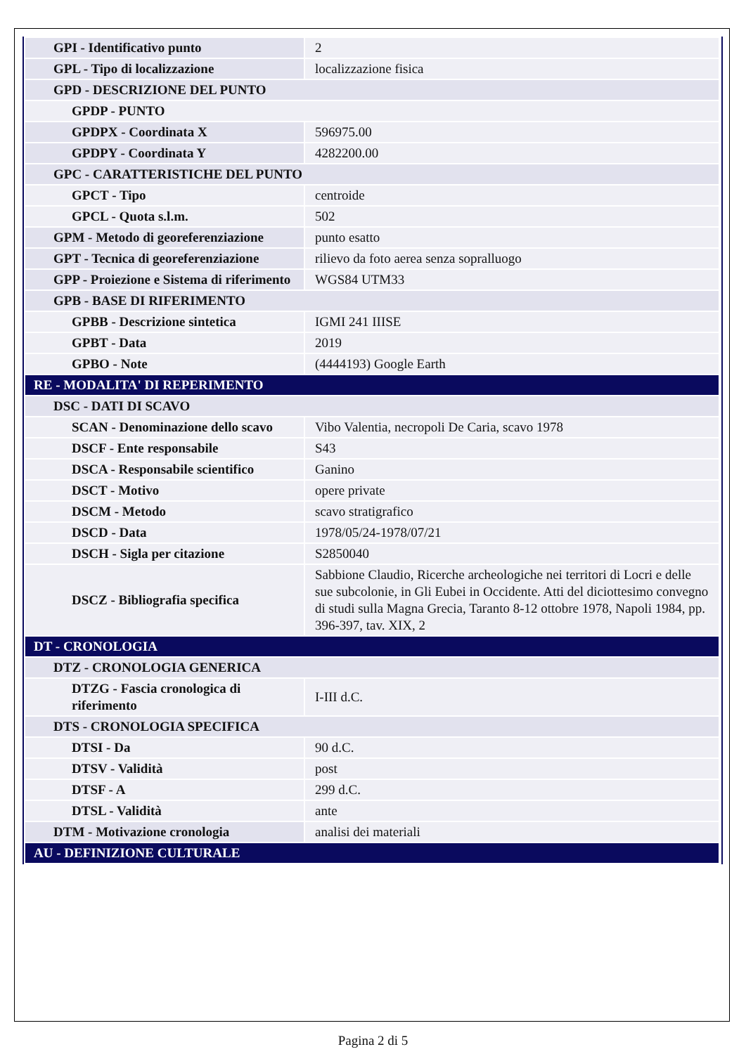| GPI - Identificativo punto | 2 |
| GPL - Tipo di localizzazione | localizzazione fisica |
| GPD - DESCRIZIONE DEL PUNTO | |
| GPDP - PUNTO | |
| GPDPX - Coordinata X | 596975.00 |
| GPDPY - Coordinata Y | 4282200.00 |
| GPC - CARATTERISTICHE DEL PUNTO | |
| GPCT - Tipo | centroide |
| GPCL - Quota s.l.m. | 502 |
| GPM - Metodo di georeferenziazione | punto esatto |
| GPT - Tecnica di georeferenziazione | rilievo da foto aerea senza sopralluogo |
| GPP - Proiezione e Sistema di riferimento | WGS84 UTM33 |
| GPB - BASE DI RIFERIMENTO | |
| GPBB - Descrizione sintetica | IGMI 241 IIISE |
| GPBT - Data | 2019 |
| GPBO - Note | (4444193) Google Earth |
| RE - MODALITA' DI REPERIMENTO | |
| DSC - DATI DI SCAVO | |
| SCAN - Denominazione dello scavo | Vibo Valentia, necropoli De Caria, scavo 1978 |
| DSCF - Ente responsabile | S43 |
| DSCA - Responsabile scientifico | Ganino |
| DSCT - Motivo | opere private |
| DSCM - Metodo | scavo stratigrafico |
| DSCD - Data | 1978/05/24-1978/07/21 |
| DSCH - Sigla per citazione | S2850040 |
| DSCZ - Bibliografia specifica | Sabbione Claudio, Ricerche archeologiche nei territori di Locri e delle sue subcolonie, in Gli Eubei in Occidente. Atti del diciottesimo convegno di studi sulla Magna Grecia, Taranto 8-12 ottobre 1978, Napoli 1984, pp. 396-397, tav. XIX, 2 |
| DT - CRONOLOGIA | |
| DTZ - CRONOLOGIA GENERICA | |
| DTZG - Fascia cronologica di riferimento | I-III d.C. |
| DTS - CRONOLOGIA SPECIFICA | |
| DTSI - Da | 90 d.C. |
| DTSV - Validità | post |
| DTSF - A | 299 d.C. |
| DTSL - Validità | ante |
| DTM - Motivazione cronologia | analisi dei materiali |
| AU - DEFINIZIONE CULTURALE | |
Pagina 2 di 5